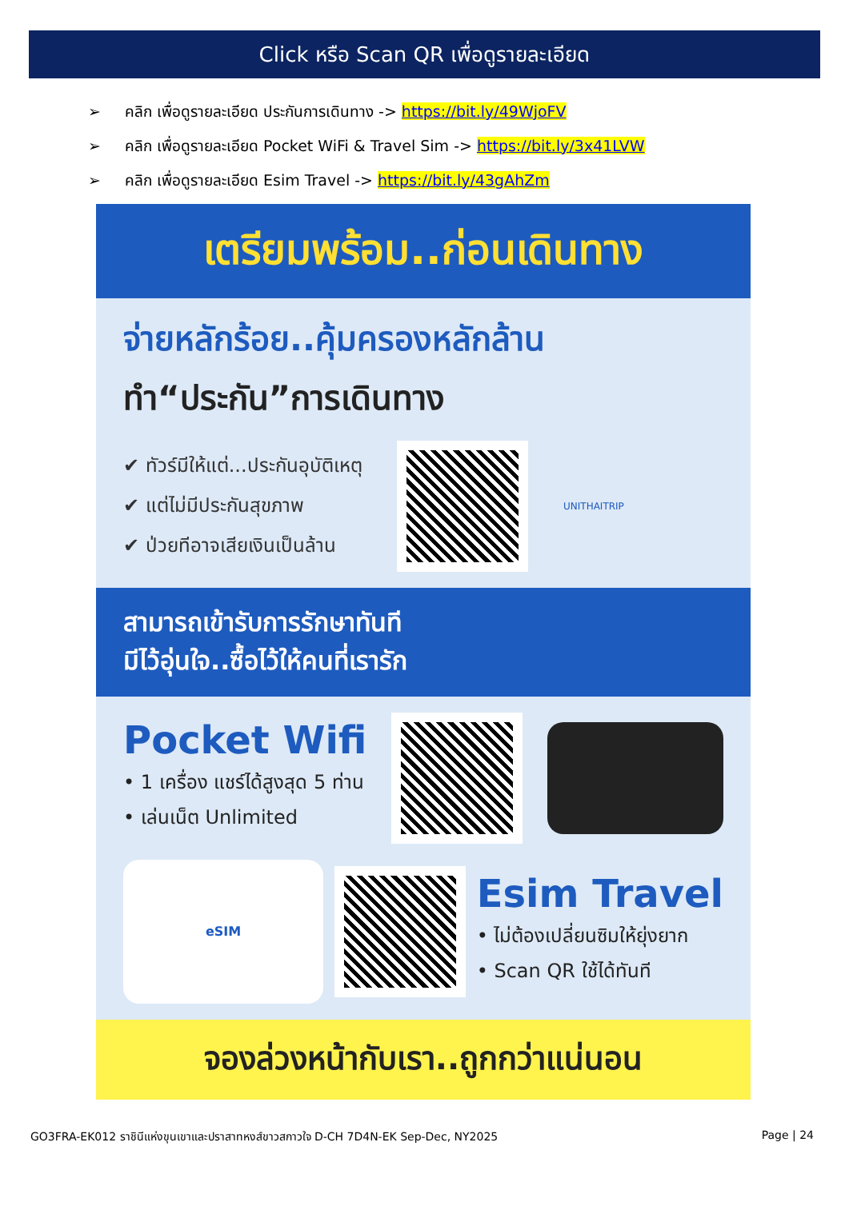Click หรือ Scan QR เพื่อดูรายละเอียด
➢ คลิก เพื่อดูรายละเอียด ประกันการเดินทาง -> https://bit.ly/49WjoFV
➢ คลิก เพื่อดูรายละเอียด Pocket WiFi & Travel Sim -> https://bit.ly/3x41LVW
➢ คลิก เพื่อดูรายละเอียด Esim Travel -> https://bit.ly/43gAhZm
เตรียมพร้อม..ก่อนเดินทาง
จ่ายหลักร้อย..คุ้มครองหลักล้าน
ทำ“ประกัน”การเดินทาง
✔ ทัวร์มีให้แต่...ประกันอุบัติเหตุ
✔ แต่ไม่มีประกันสุขภาพ
✔ ป่วยทีอาจเสียเงินเป็นล้าน
UNITHAITRIP
สามารถเข้ารับการรักษาทันที
มีไว้อุ่นใจ..ซื้อไว้ให้คนที่เรารัก
Pocket Wifi
• 1 เครื่อง แชร์ได้สูงสุด 5 ท่าน
• เล่นเน็ต Unlimited
eSIM
Esim Travel
• ไม่ต้องเปลี่ยนซิมให้ยุ่งยาก
• Scan QR ใช้ได้ทันที
จองล่วงหน้ากับเรา..ถูกกว่าแน่นอน
GO3FRA-EK012 ราชินีแห่งขุนเขาและปราสาทหงส์ขาวสกาวใจ D-CH 7D4N-EK Sep-Dec, NY2025 Page | 24